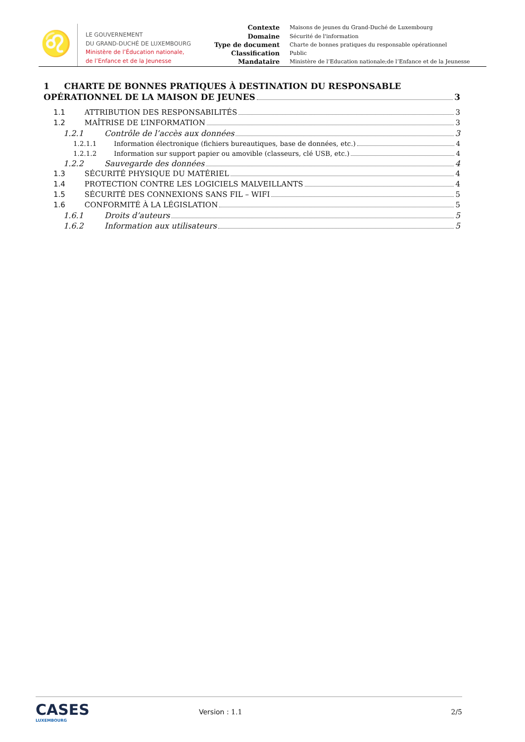♌
LE GOUVERNEMENT
DU GRAND-DUCHÉ DE LUXEMBOURG
Ministère de l’Éducation nationale,
de l’Enfance et de la Jeunesse
| Contexte | Maisons de jeunes du Grand-Duché de Luxembourg |
| Domaine | Sécurité de l'information |
| Type de document | Charte de bonnes pratiques du responsable opérationnel |
| Classification | Public |
| Mandataire | Ministère de l’Education nationale;de l’Enfance et de la Jeunesse |
1 CHARTE DE BONNES PRATIQUES À DESTINATION DU RESPONSABLE
OPÉRATIONNEL DE LA MAISON DE JEUNES 3
1.1 ATTRIBUTION DES RESPONSABILITÉS 3
1.2 MAÎTRISE DE L’INFORMATION 3
1.2.1 Contrôle de l’accès aux données 3
1.2.1.1 Information électronique (fichiers bureautiques, base de données, etc.) 4
1.2.1.2 Information sur support papier ou amovible (classeurs, clé USB, etc.) 4
1.2.2 Sauvegarde des données 4
1.3 SÉCURITÉ PHYSIQUE DU MATÉRIEL 4
1.4 PROTECTION CONTRE LES LOGICIELS MALVEILLANTS 4
1.5 SÉCURITÉ DES CONNEXIONS SANS FIL – WIFI 5
1.6 CONFORMITÉ À LA LÉGISLATION 5
1.6.1 Droits d’auteurs 5
1.6.2 Information aux utilisateurs 5
CASES
LUXEMBOURG
Version : 1.1 2/5